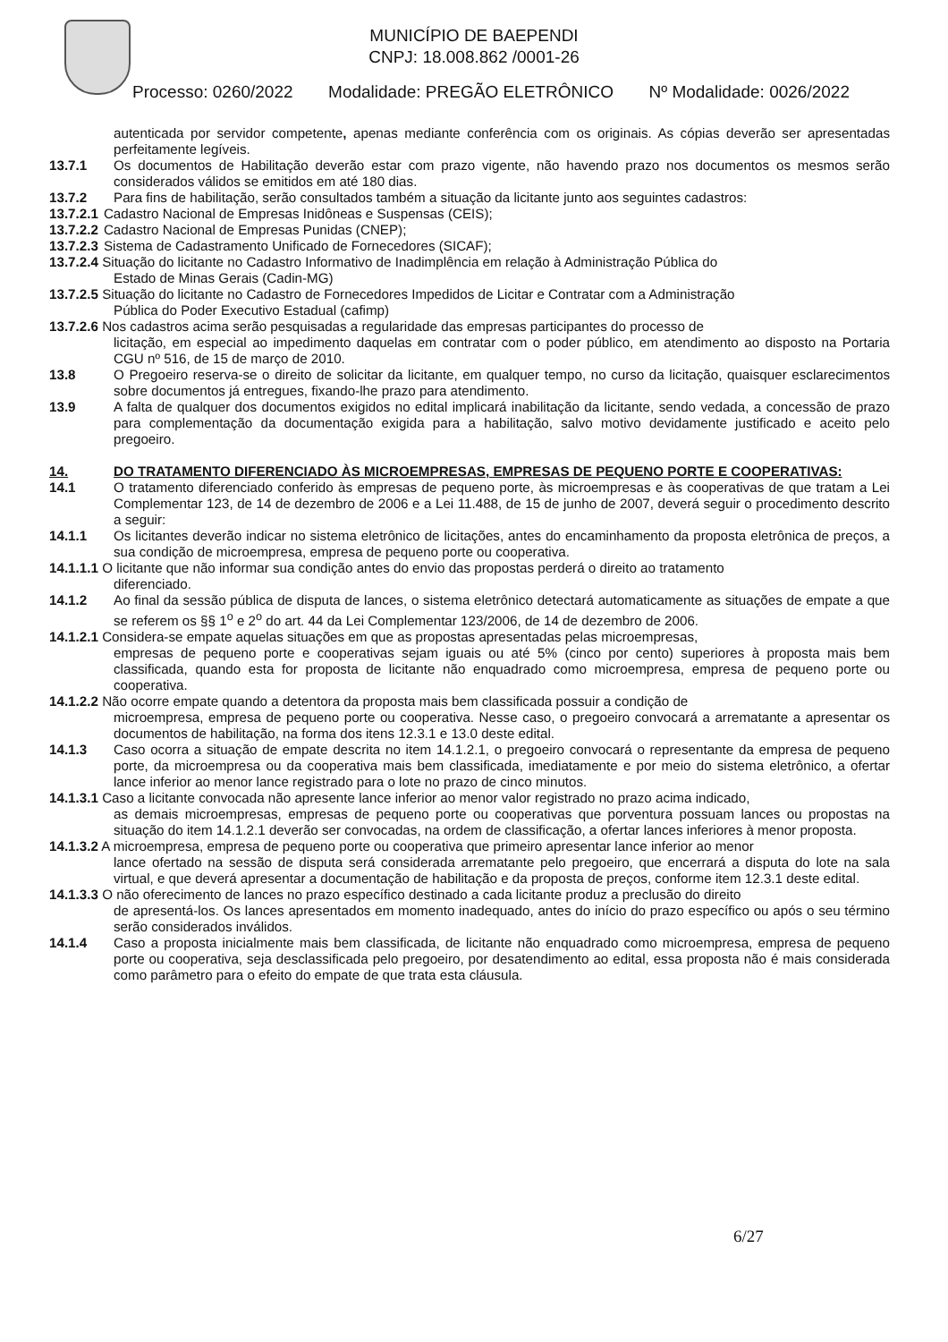MUNICÍPIO DE BAEPENDI
CNPJ: 18.008.862 /0001-26
Processo: 0260/2022 Modalidade: PREGÃO ELETRÔNICO Nº Modalidade: 0026/2022
autenticada por servidor competente, apenas mediante conferência com os originais. As cópias deverão ser apresentadas perfeitamente legíveis.
13.7.1 Os documentos de Habilitação deverão estar com prazo vigente, não havendo prazo nos documentos os mesmos serão considerados válidos se emitidos em até 180 dias.
13.7.2 Para fins de habilitação, serão consultados também a situação da licitante junto aos seguintes cadastros:
13.7.2.1 Cadastro Nacional de Empresas Inidôneas e Suspensas (CEIS);
13.7.2.2 Cadastro Nacional de Empresas Punidas (CNEP);
13.7.2.3 Sistema de Cadastramento Unificado de Fornecedores (SICAF);
13.7.2.4 Situação do licitante no Cadastro Informativo de Inadimplência em relação à Administração Pública do
Estado de Minas Gerais (Cadin-MG)
13.7.2.5 Situação do licitante no Cadastro de Fornecedores Impedidos de Licitar e Contratar com a Administração
Pública do Poder Executivo Estadual (cafimp)
13.7.2.6 Nos cadastros acima serão pesquisadas a regularidade das empresas participantes do processo de
licitação, em especial ao impedimento daquelas em contratar com o poder público, em atendimento ao disposto na Portaria CGU nº 516, de 15 de março de 2010.
13.8 O Pregoeiro reserva-se o direito de solicitar da licitante, em qualquer tempo, no curso da licitação, quaisquer esclarecimentos sobre documentos já entregues, fixando-lhe prazo para atendimento.
13.9 A falta de qualquer dos documentos exigidos no edital implicará inabilitação da licitante, sendo vedada, a concessão de prazo para complementação da documentação exigida para a habilitação, salvo motivo devidamente justificado e aceito pelo pregoeiro.
14. DO TRATAMENTO DIFERENCIADO ÀS MICROEMPRESAS, EMPRESAS DE PEQUENO PORTE E COOPERATIVAS:
14.1 O tratamento diferenciado conferido às empresas de pequeno porte, às microempresas e às cooperativas de que tratam a Lei Complementar 123, de 14 de dezembro de 2006 e a Lei 11.488, de 15 de junho de 2007, deverá seguir o procedimento descrito a seguir:
14.1.1 Os licitantes deverão indicar no sistema eletrônico de licitações, antes do encaminhamento da proposta eletrônica de preços, a sua condição de microempresa, empresa de pequeno porte ou cooperativa.
14.1.1.1 O licitante que não informar sua condição antes do envio das propostas perderá o direito ao tratamento
diferenciado.
14.1.2 Ao final da sessão pública de disputa de lances, o sistema eletrônico detectará automaticamente as situações de empate a que se referem os §§ 1<sup>o</sup> e 2<sup>o</sup> do art. 44 da Lei Complementar 123/2006, de 14 de dezembro de 2006.
14.1.2.1 Considera-se empate aquelas situações em que as propostas apresentadas pelas microempresas,
empresas de pequeno porte e cooperativas sejam iguais ou até 5% (cinco por cento) superiores à proposta mais bem classificada, quando esta for proposta de licitante não enquadrado como microempresa, empresa de pequeno porte ou cooperativa.
14.1.2.2 Não ocorre empate quando a detentora da proposta mais bem classificada possuir a condição de
microempresa, empresa de pequeno porte ou cooperativa. Nesse caso, o pregoeiro convocará a arrematante a apresentar os documentos de habilitação, na forma dos itens 12.3.1 e 13.0 deste edital.
14.1.3 Caso ocorra a situação de empate descrita no item 14.1.2.1, o pregoeiro convocará o representante da empresa de pequeno porte, da microempresa ou da cooperativa mais bem classificada, imediatamente e por meio do sistema eletrônico, a ofertar lance inferior ao menor lance registrado para o lote no prazo de cinco minutos.
14.1.3.1 Caso a licitante convocada não apresente lance inferior ao menor valor registrado no prazo acima indicado,
as demais microempresas, empresas de pequeno porte ou cooperativas que porventura possuam lances ou propostas na situação do item 14.1.2.1 deverão ser convocadas, na ordem de classificação, a ofertar lances inferiores à menor proposta.
14.1.3.2 A microempresa, empresa de pequeno porte ou cooperativa que primeiro apresentar lance inferior ao menor
lance ofertado na sessão de disputa será considerada arrematante pelo pregoeiro, que encerrará a disputa do lote na sala virtual, e que deverá apresentar a documentação de habilitação e da proposta de preços, conforme item 12.3.1 deste edital.
14.1.3.3 O não oferecimento de lances no prazo específico destinado a cada licitante produz a preclusão do direito
de apresentá-los. Os lances apresentados em momento inadequado, antes do início do prazo específico ou após o seu término serão considerados inválidos.
14.1.4 Caso a proposta inicialmente mais bem classificada, de licitante não enquadrado como microempresa, empresa de pequeno porte ou cooperativa, seja desclassificada pelo pregoeiro, por desatendimento ao edital, essa proposta não é mais considerada como parâmetro para o efeito do empate de que trata esta cláusula.
6/27